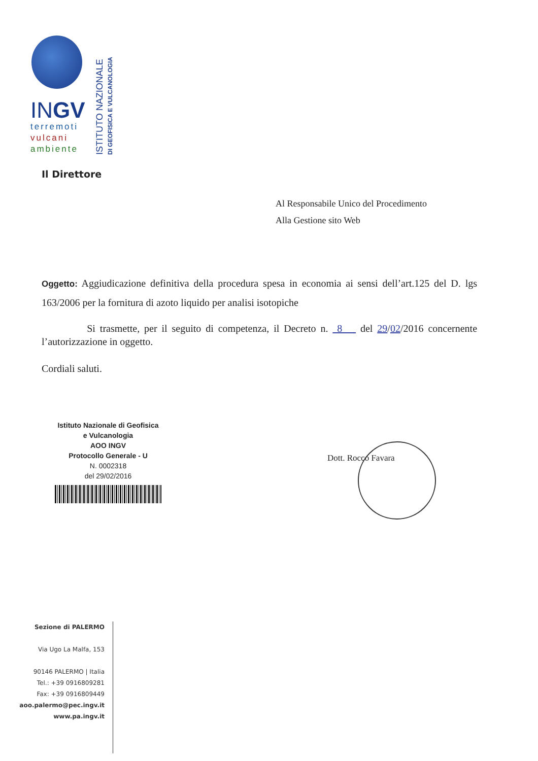INGV
terremoti
vulcani
ambiente
ISTITUTO NAZIONALE
DI GEOFISICA E VULCANOLOGIA
Il Direttore
Al Responsabile Unico del Procedimento
Alla Gestione sito Web
Oggetto: Aggiudicazione definitiva della procedura spesa in economia ai sensi dell’art.125 del D. lgs 163/2006 per la fornitura di azoto liquido per analisi isotopiche
Si trasmette, per il seguito di competenza, il Decreto n. 8 del 29/02/2016 concernente l’autorizzazione in oggetto.
Cordiali saluti.
Istituto Nazionale di Geofisica
e Vulcanologia
AOO INGV
Protocollo Generale - U
N. 0002318
del 29/02/2016
Dott. Rocco Favara
Sezione di PALERMO
Via Ugo La Malfa, 153
90146 PALERMO | Italia
Tel.: +39 0916809281
Fax: +39 0916809449
aoo.palermo@pec.ingv.it
www.pa.ingv.it